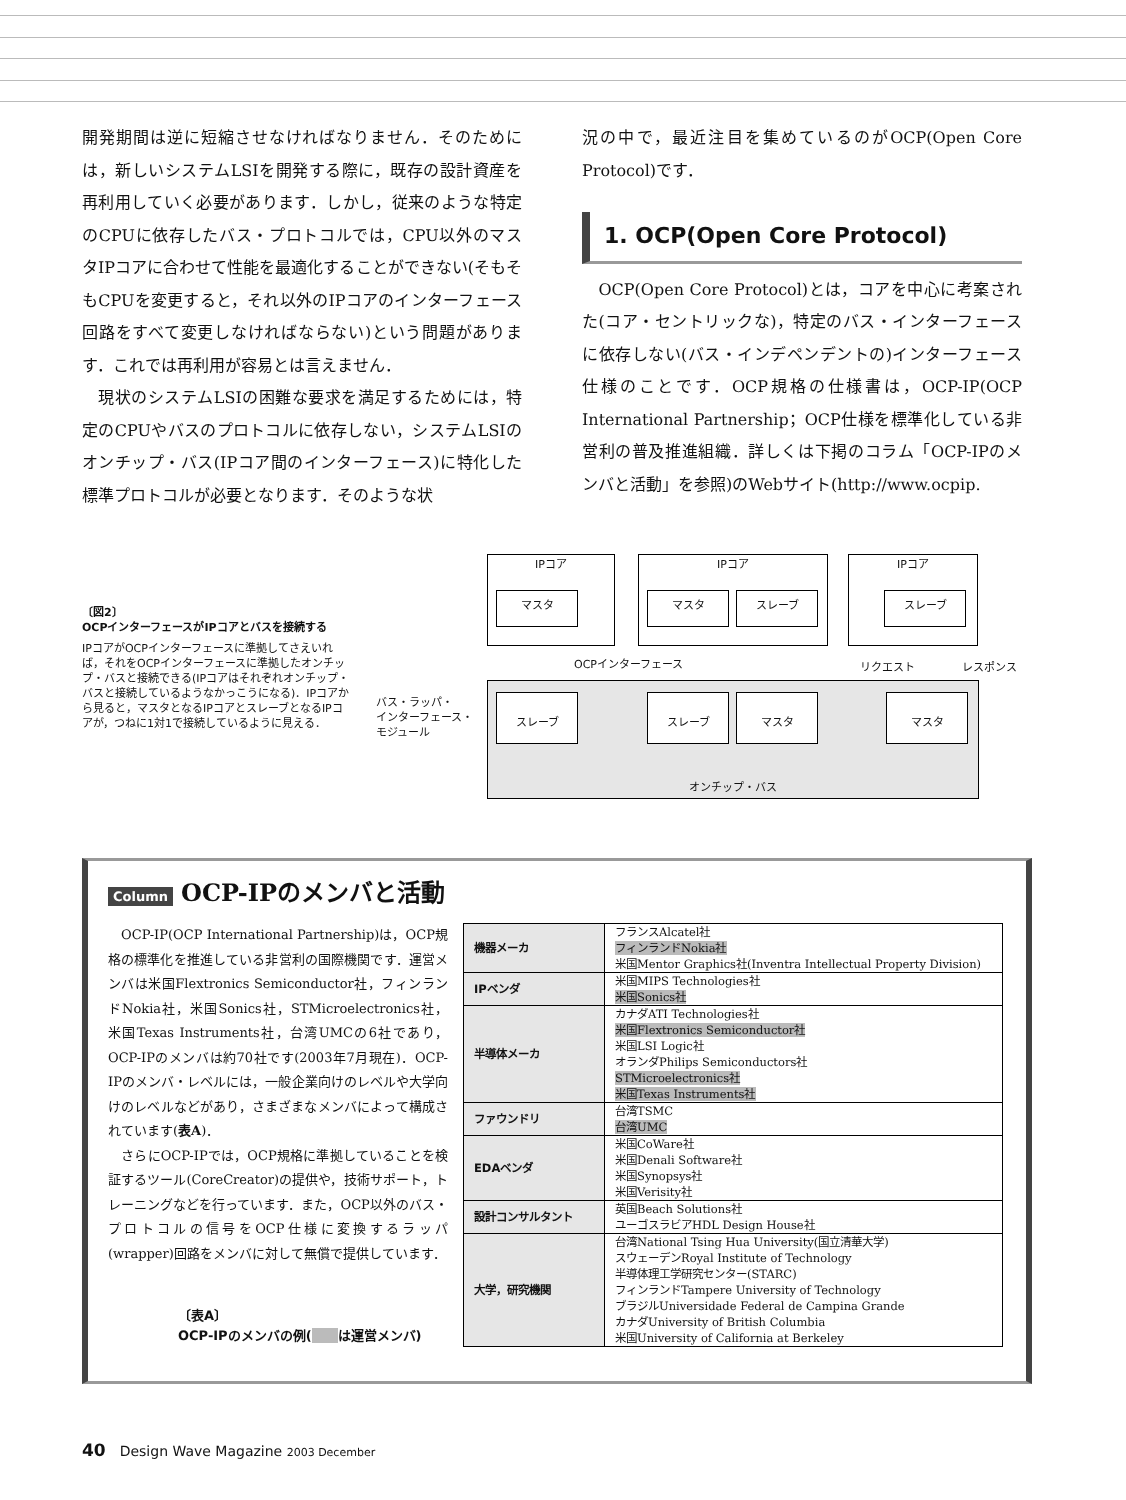開発期間は逆に短縮させなければなりません．そのためには，新しいシステムLSIを開発する際に，既存の設計資産を再利用していく必要があります．しかし，従来のような特定のCPUに依存したバス・プロトコルでは，CPU以外のマスタIPコアに合わせて性能を最適化することができない(そもそもCPUを変更すると，それ以外のIPコアのインターフェース回路をすべて変更しなければならない)という問題があります．これでは再利用が容易とは言えません．
　現状のシステムLSIの困難な要求を満足するためには，特定のCPUやバスのプロトコルに依存しない，システムLSIのオンチップ・バス(IPコア間のインターフェース)に特化した標準プロトコルが必要となります．そのような状
況の中で，最近注目を集めているのがOCP(Open Core Protocol)です．
1. OCP(Open Core Protocol)
　OCP(Open Core Protocol)とは，コアを中心に考案された(コア・セントリックな)，特定のバス・インターフェースに依存しない(バス・インデペンデントの)インターフェース仕様のことです．OCP規格の仕様書は，OCP-IP(OCP International Partnership；OCP仕様を標準化している非営利の普及推進組織．詳しくは下掲のコラム「OCP-IPのメンバと活動」を参照)のWebサイト(http://www.ocpip.
〔図2〕
OCPインターフェースがIPコアとバスを接続する
IPコアがOCPインターフェースに準拠してさえいれば，それをOCPインターフェースに準拠したオンチップ・バスと接続できる(IPコアはそれぞれオンチップ・バスと接続しているようなかっこうになる)．IPコアから見ると，マスタとなるIPコアとスレーブとなるIPコアが，つねに1対1で接続しているように見える．
オンチップ・バス
IPコア
マスタ
IPコア
マスタ スレーブ
IPコア
スレーブ
スレーブ スレーブ マスタ マスタ
OCPインターフェース リクエスト レスポンス
バス・ラッパ・
インターフェース・
モジュール
Column OCP-IPのメンバと活動
　OCP-IP(OCP International Partnership)は，OCP規格の標準化を推進している非営利の国際機関です．運営メンバは米国Flextronics Semiconductor社，フィンランドNokia社，米国Sonics社，STMicroelectronics社，米国Texas Instruments社，台湾UMCの6社であり，OCP-IPのメンバは約70社です(2003年7月現在)．OCP-IPのメンバ・レベルには，一般企業向けのレベルや大学向けのレベルなどがあり，さまざまなメンバによって構成されています(表A)．
　さらにOCP-IPでは，OCP規格に準拠していることを検証するツール(CoreCreator)の提供や，技術サポート，トレーニングなどを行っています．また，OCP以外のバス・プロトコルの信号をOCP仕様に変換するラッパ(wrapper)回路をメンバに対して無償で提供しています．
〔表A〕
OCP-IPのメンバの例(　　 は運営メンバ)
| 機器メーカ | フランスAlcatel社 フィンランドNokia社 米国Mentor Graphics社(Inventra Intellectual Property Division) |
| IPベンダ | 米国MIPS Technologies社 米国Sonics社 |
| 半導体メーカ | カナダATI Technologies社 米国Flextronics Semiconductor社 米国LSI Logic社 オランダPhilips Semiconductors社 STMicroelectronics社 米国Texas Instruments社 |
| ファウンドリ | 台湾TSMC 台湾UMC |
| EDAベンダ | 米国CoWare社 米国Denali Software社 米国Synopsys社 米国Verisity社 |
| 設計コンサルタント | 英国Beach Solutions社 ユーゴスラビアHDL Design House社 |
| 大学，研究機関 | 台湾National Tsing Hua University(国立清華大学) スウェーデンRoyal Institute of Technology 半導体理工学研究センター(STARC) フィンランドTampere University of Technology ブラジルUniversidade Federal de Campina Grande カナダUniversity of British Columbia 米国University of California at Berkeley |
40　Design Wave Magazine 2003 December